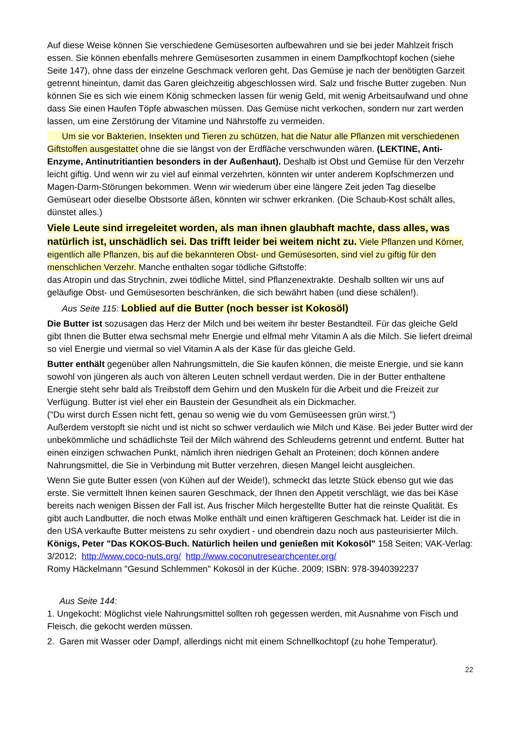Auf diese Weise können Sie verschiedene Gemüsesorten aufbewahren und sie bei jeder Mahlzeit frisch essen. Sie können ebenfalls mehrere Gemüsesorten zusammen in einem Dampfkochtopf kochen (siehe Seite 147), ohne dass der einzelne Geschmack verloren geht. Das Gemüse je nach der benötigten Garzeit getrennt hineintun, damit das Garen gleichzeitig abgeschlossen wird. Salz und frische Butter zugeben. Nun können Sie es sich wie einem König schmecken lassen für wenig Geld, mit wenig Arbeitsaufwand und ohne dass Sie einen Haufen Töpfe abwaschen müssen. Das Gemüse nicht verkochen, sondern nur zart werden lassen, um eine Zerstörung der Vitamine und Nährstoffe zu vermeiden.
Um sie vor Bakterien, Insekten und Tieren zu schützen, hat die Natur alle Pflanzen mit verschiedenen Giftstoffen ausgestattet ohne die sie längst von der Erdfläche verschwunden wären. (LEKTINE, Anti-Enzyme, Antinutritiantien besonders in der Außenhaut). Deshalb ist Obst und Gemüse für den Verzehr leicht giftig. Und wenn wir zu viel auf einmal verzehrten, könnten wir unter anderem Kopfschmerzen und Magen-Darm-Störungen bekommen. Wenn wir wiederum über eine längere Zeit jeden Tag dieselbe Gemüseart oder dieselbe Obstsorte äßen, könnten wir schwer erkranken. (Die Schaub-Kost schält alles, dünstet alles.)
Viele Leute sind irregeleitet worden, als man ihnen glaubhaft machte, dass alles, was natürlich ist, unschädlich sei. Das trifft leider bei weitem nicht zu. Viele Pflanzen und Körner, eigentlich alle Pflanzen, bis auf die bekannteren Obst- und Gemüsesorten, sind viel zu giftig für den menschlichen Verzehr. Manche enthalten sogar tödliche Giftstoffe:
das Atropin und das Strychnin, zwei tödliche Mittel, sind Pflanzenextrakte. Deshalb sollten wir uns auf geläufige Obst- und Gemüsesorten beschränken, die sich bewährt haben (und diese schälen!).
Aus Seite 115: Loblied auf die Butter (noch besser ist Kokosöl)
Die Butter ist sozusagen das Herz der Milch und bei weitem ihr bester Bestandteil. Für das gleiche Geld gibt Ihnen die Butter etwa sechsmal mehr Energie und elfmal mehr Vitamin A als die Milch. Sie liefert dreimal so viel Energie und viermal so viel Vitamin A als der Käse für das gleiche Geld.
Butter enthält gegenüber allen Nahrungsmitteln, die Sie kaufen können, die meiste Energie, und sie kann sowohl von jüngeren als auch von älteren Leuten schnell verdaut werden. Die in der Butter enthaltene Energie steht sehr bald als Treibstoff dem Gehirn und den Muskeln für die Arbeit und die Freizeit zur Verfügung. Butter ist viel eher ein Baustein der Gesundheit als ein Dickmacher.
("Du wirst durch Essen nicht fett, genau so wenig wie du vom Gemüseessen grün wirst.")
Außerdem verstopft sie nicht und ist nicht so schwer verdaulich wie Milch und Käse. Bei jeder Butter wird der unbekömmliche und schädlichste Teil der Milch während des Schleuderns getrennt und entfernt. Butter hat einen einzigen schwachen Punkt, nämlich ihren niedrigen Gehalt an Proteinen; doch können andere Nahrungsmittel, die Sie in Verbindung mit Butter verzehren, diesen Mangel leicht ausgleichen.
Wenn Sie gute Butter essen (von Kühen auf der Weide!), schmeckt das letzte Stück ebenso gut wie das erste. Sie vermittelt Ihnen keinen sauren Geschmack, der Ihnen den Appetit verschlägt, wie das bei Käse bereits nach wenigen Bissen der Fall ist. Aus frischer Milch hergestellte Butter hat die reinste Qualität. Es gibt auch Landbutter, die noch etwas Molke enthält und einen kräftigeren Geschmack hat. Leider ist die in den USA verkaufte Butter meistens zu sehr oxydiert - und obendrein dazu noch aus pasteurisierter Milch.
Königs, Peter "Das KOKOS-Buch. Natürlich heilen und genießen mit Kokosöl" 158 Seiten; VAK-Verlag: 3/2012; http://www.coco-nuts.org/ http://www.coconutresearchcenter.org/
Romy Häckelmann "Gesund Schlemmen" Kokosöl in der Küche. 2009; ISBN: 978-3940392237
Aus Seite 144:
1. Ungekocht: Möglichst viele Nahrungsmittel sollten roh gegessen werden, mit Ausnahme von Fisch und Fleisch, die gekocht werden müssen.
2. Garen mit Wasser oder Dampf, allerdings nicht mit einem Schnellkochtopf (zu hohe Temperatur).
22